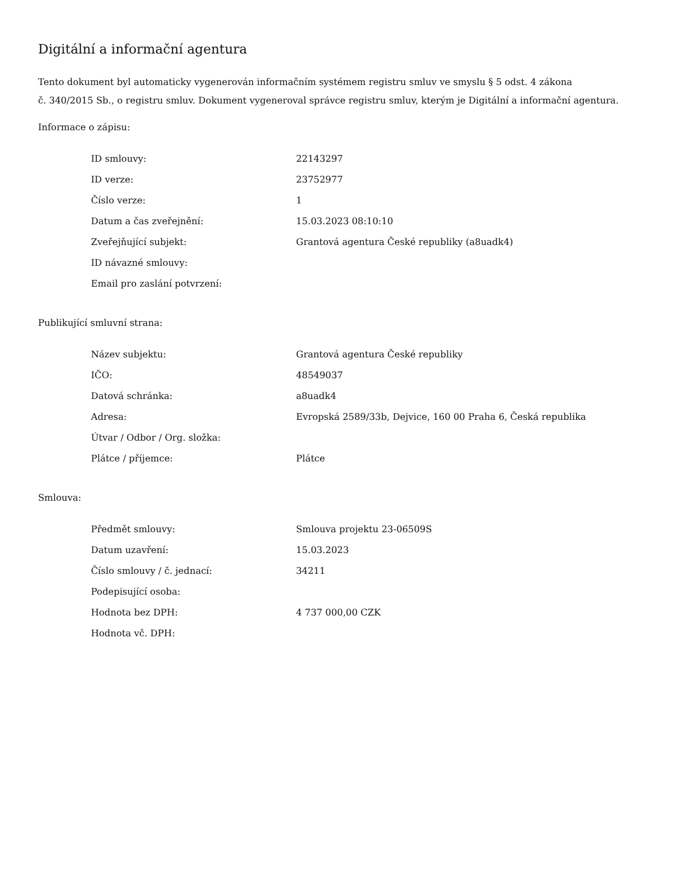Digitální a informační agentura
Tento dokument byl automaticky vygenerován informačním systémem registru smluv ve smyslu § 5 odst. 4 zákona
č. 340/2015 Sb., o registru smluv. Dokument vygeneroval správce registru smluv, kterým je Digitální a informační agentura.
Informace o zápisu:
| ID smlouvy: | 22143297 |
| ID verze: | 23752977 |
| Číslo verze: | 1 |
| Datum a čas zveřejnění: | 15.03.2023 08:10:10 |
| Zveřejňující subjekt: | Grantová agentura České republiky (a8uadk4) |
| ID návazné smlouvy: | |
| Email pro zaslání potvrzení: | |
Publikující smluvní strana:
| Název subjektu: | Grantová agentura České republiky |
| IČO: | 48549037 |
| Datová schránka: | a8uadk4 |
| Adresa: | Evropská 2589/33b, Dejvice, 160 00 Praha 6, Česká republika |
| Útvar / Odbor / Org. složka: | |
| Plátce / příjemce: | Plátce |
Smlouva:
| Předmět smlouvy: | Smlouva projektu 23-06509S |
| Datum uzavření: | 15.03.2023 |
| Číslo smlouvy / č. jednací: | 34211 |
| Podepisující osoba: | |
| Hodnota bez DPH: | 4 737 000,00 CZK |
| Hodnota vč. DPH: | |